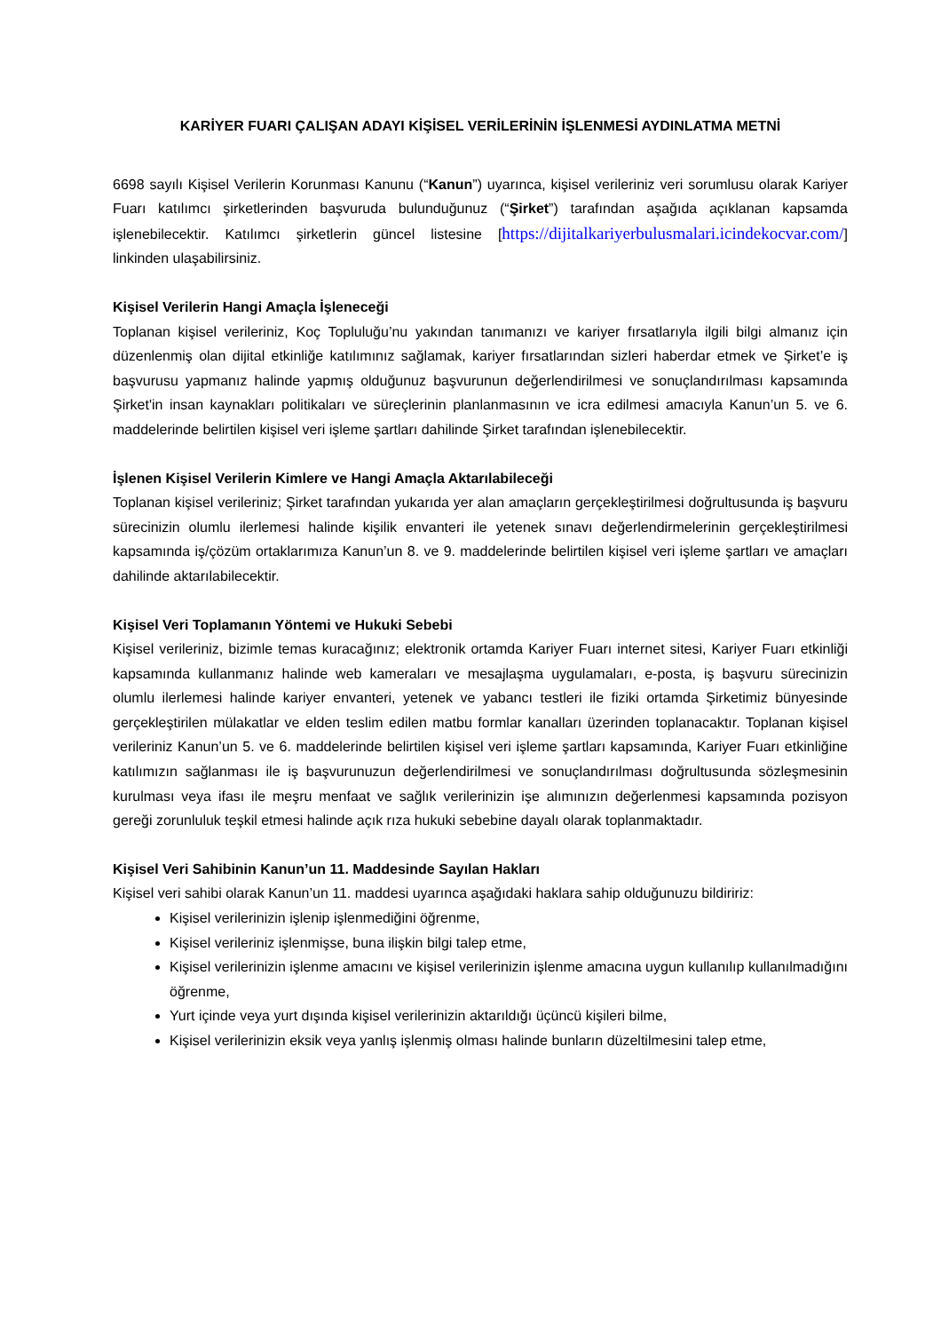KARİYER FUARI ÇALIŞAN ADAYI KİŞİSEL VERİLERİNİN İŞLENMESİ AYDINLATMA METNİ
6698 sayılı Kişisel Verilerin Korunması Kanunu (“Kanun”) uyarınca, kişisel verileriniz veri sorumlusu olarak Kariyer Fuarı katılımcı şirketlerinden başvuruda bulunduğunuz (“Şirket”) tarafından aşağıda açıklanan kapsamda işlenebilecektir. Katılımcı şirketlerin güncel listesine [https://dijitalkariyerbulusmalari.icindekocvar.com/] linkinden ulaşabilirsiniz.
Kişisel Verilerin Hangi Amaçla İşleneceği
Toplanan kişisel verileriniz, Koç Topluluğu’nu yakından tanımanızı ve kariyer fırsatlarıyla ilgili bilgi almanız için düzenlenmiş olan dijital etkinliğe katılımınız sağlamak, kariyer fırsatlarından sizleri haberdar etmek ve Şirket’e iş başvurusu yapmanız halinde yapmış olduğunuz başvurunun değerlendirilmesi ve sonuçlandırılması kapsamında Şirket'in insan kaynakları politikaları ve süreçlerinin planlanmasının ve icra edilmesi amacıyla Kanun’un 5. ve 6. maddelerinde belirtilen kişisel veri işleme şartları dahilinde Şirket tarafından işlenebilecektir.
İşlenen Kişisel Verilerin Kimlere ve Hangi Amaçla Aktarılabileceği
Toplanan kişisel verileriniz; Şirket tarafından yukarıda yer alan amaçların gerçekleştirilmesi doğrultusunda iş başvuru sürecinizin olumlu ilerlemesi halinde kişilik envanteri ile yetenek sınavı değerlendirmelerinin gerçekleştirilmesi kapsamında iş/çözüm ortaklarımıza Kanun’un 8. ve 9. maddelerinde belirtilen kişisel veri işleme şartları ve amaçları dahilinde aktarılabilecektir.
Kişisel Veri Toplamanın Yöntemi ve Hukuki Sebebi
Kişisel verileriniz, bizimle temas kuracağınız; elektronik ortamda Kariyer Fuarı internet sitesi, Kariyer Fuarı etkinliği kapsamında kullanmanız halinde web kameraları ve mesajlaşma uygulamaları, e-posta, iş başvuru sürecinizin olumlu ilerlemesi halinde kariyer envanteri, yetenek ve yabancı testleri ile fiziki ortamda Şirketimiz bünyesinde gerçekleştirilen mülakatlar ve elden teslim edilen matbu formlar kanalları üzerinden toplanacaktır. Toplanan kişisel verileriniz Kanun’un 5. ve 6. maddelerinde belirtilen kişisel veri işleme şartları kapsamında, Kariyer Fuarı etkinliğine katılımızın sağlanması ile iş başvurunuzun değerlendirilmesi ve sonuçlandırılması doğrultusunda sözleşmesinin kurulması veya ifası ile meşru menfaat ve sağlık verilerinizin işe alımınızın değerlenmesi kapsamında pozisyon gereği zorunluluk teşkil etmesi halinde açık rıza hukuki sebebine dayalı olarak toplanmaktadır.
Kişisel Veri Sahibinin Kanun’un 11. Maddesinde Sayılan Hakları
Kişisel veri sahibi olarak Kanun’un 11. maddesi uyarınca aşağıdaki haklara sahip olduğunuzu bildiririz:
Kişisel verilerinizin işlenip işlenmediğini öğrenme,
Kişisel verileriniz işlenmişse, buna ilişkin bilgi talep etme,
Kişisel verilerinizin işlenme amacını ve kişisel verilerinizin işlenme amacına uygun kullanılıp kullanılmadığını öğrenme,
Yurt içinde veya yurt dışında kişisel verilerinizin aktarıldığı üçüncü kişileri bilme,
Kişisel verilerinizin eksik veya yanlış işlenmiş olması halinde bunların düzeltilmesini talep etme,